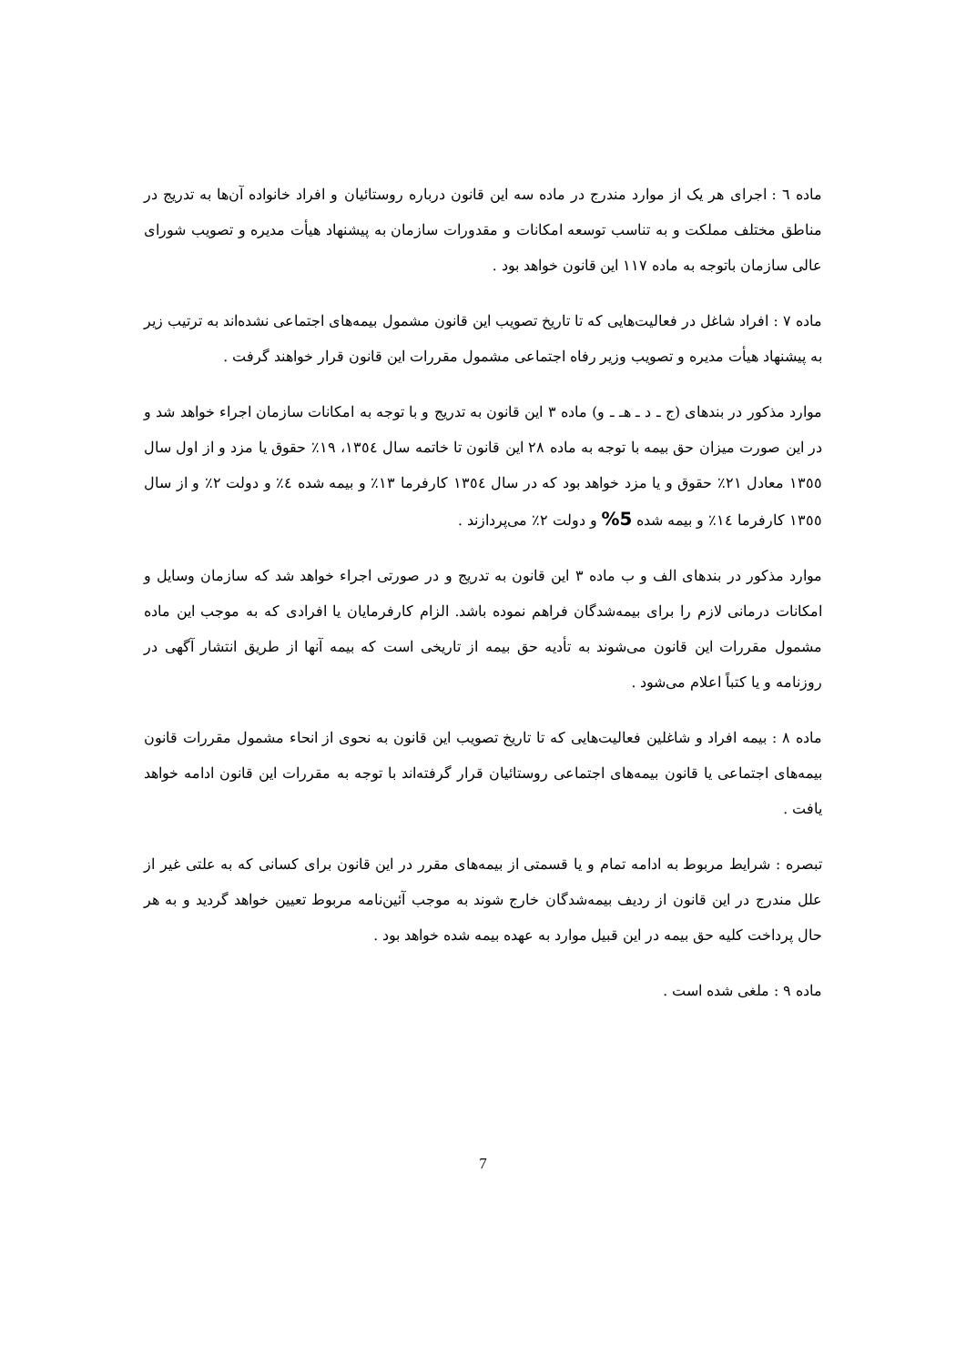ماده ٦ : اجرای هر یک از موارد مندرج در ماده سه این قانون درباره روستائیان و افراد خانواده آن‌ها به تدریج در مناطق مختلف مملکت و به تناسب توسعه امکانات و مقدورات سازمان به پیشنهاد هیأت مدیره و تصویب شورای عالی سازمان باتوجه به ماده ۱۱۷ این قانون خواهد بود .
ماده ۷ : افراد شاغل در فعالیت‌هایی که تا تاریخ تصویب این قانون مشمول بیمه‌های اجتماعی نشده‌اند به ترتیب زیر به پیشنهاد هیأت مدیره و تصویب وزیر رفاه اجتماعی مشمول مقررات این قانون قرار خواهند گرفت .
موارد مذکور در بندهای (ج ـ د ـ هـ ـ و) ماده ۳ این قانون به تدریج و با توجه به امکانات سازمان اجراء خواهد شد و در این صورت میزان حق بیمه با توجه به ماده ۲۸ این قانون تا خاتمه سال ۱۳٥٤، ۱۹٪ حقوق یا مزد و از اول سال ۱۳٥٥ معادل ۲۱٪ حقوق و یا مزد خواهد بود که در سال ۱۳٥٤ کارفرما ۱۳٪ و بیمه شده ٤٪ و دولت ۲٪ و از سال ۱۳٥٥ کارفرما ۱٤٪ و بیمه شده 5% و دولت ۲٪ می‌پردازند .
موارد مذکور در بندهای الف و ب ماده ۳ این قانون به تدریج و در صورتی اجراء خواهد شد که سازمان وسایل و امکانات درمانی لازم را برای بیمه‌شدگان فراهم نموده باشد. الزام کارفرمایان یا افرادی که به موجب این ماده مشمول مقررات این قانون می‌شوند به تأدیه حق بیمه از تاریخی است که بیمه آنها از طریق انتشار آگهی در روزنامه و یا کتباً اعلام می‌شود .
ماده ۸ : بیمه افراد و شاغلین فعالیت‌هایی که تا تاریخ تصویب این قانون به نحوی از انحاء مشمول مقررات قانون بیمه‌های اجتماعی یا قانون بیمه‌های اجتماعی روستائیان قرار گرفته‌اند با توجه به مقررات این قانون ادامه خواهد یافت .
تبصره : شرایط مربوط به ادامه تمام و یا قسمتی از بیمه‌های مقرر در این قانون برای کسانی که به علتی غیر از علل مندرج در این قانون از ردیف بیمه‌شدگان خارج شوند به موجب آئین‌نامه مربوط تعیین خواهد گردید و به هر حال پرداخت کلیه حق بیمه در این قبیل موارد به عهده بیمه شده خواهد بود .
ماده ۹ : ملغی شده است .
7